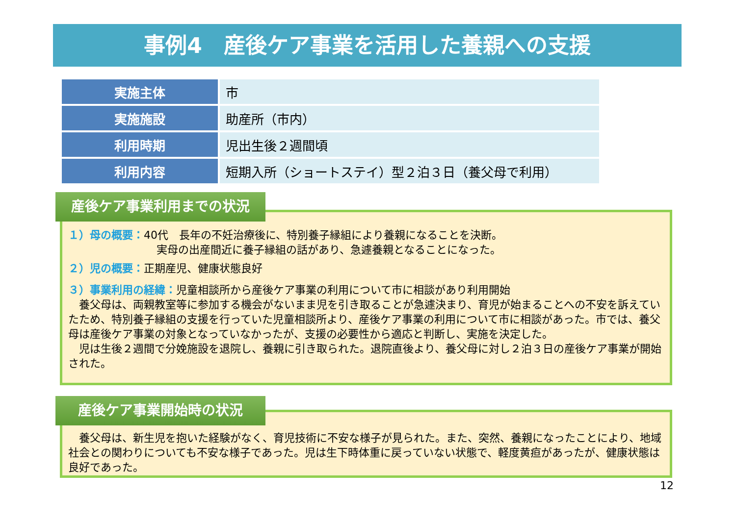事例4　産後ケア事業を活用した養親への支援
| 実施主体 | 市 |
| 実施施設 | 助産所（市内） |
| 利用時期 | 児出生後２週間頃 |
| 利用内容 | 短期入所（ショートステイ）型２泊３日（養父母で利用） |
１）母の概要：40代　長年の不妊治療後に、特別養子縁組により養親になることを決断。
実母の出産間近に養子縁組の話があり、急遽養親となることになった。
２）児の概要：正期産児、健康状態良好
３）事業利用の経緯：児童相談所から産後ケア事業の利用について市に相談があり利用開始
　養父母は、両親教室等に参加する機会がないまま児を引き取ることが急遽決まり、育児が始まることへの不安を訴えていたため、特別養子縁組の支援を行っていた児童相談所より、産後ケア事業の利用について市に相談があった。市では、養父母は産後ケア事業の対象となっていなかったが、支援の必要性から適応と判断し、実施を決定した。
　児は生後２週間で分娩施設を退院し、養親に引き取られた。退院直後より、養父母に対し２泊３日の産後ケア事業が開始された。
産後ケア事業利用までの状況
　養父母は、新生児を抱いた経験がなく、育児技術に不安な様子が見られた。また、突然、養親になったことにより、地域社会との関わりについても不安な様子であった。児は生下時体重に戻っていない状態で、軽度黄疸があったが、健康状態は良好であった。
産後ケア事業開始時の状況
12